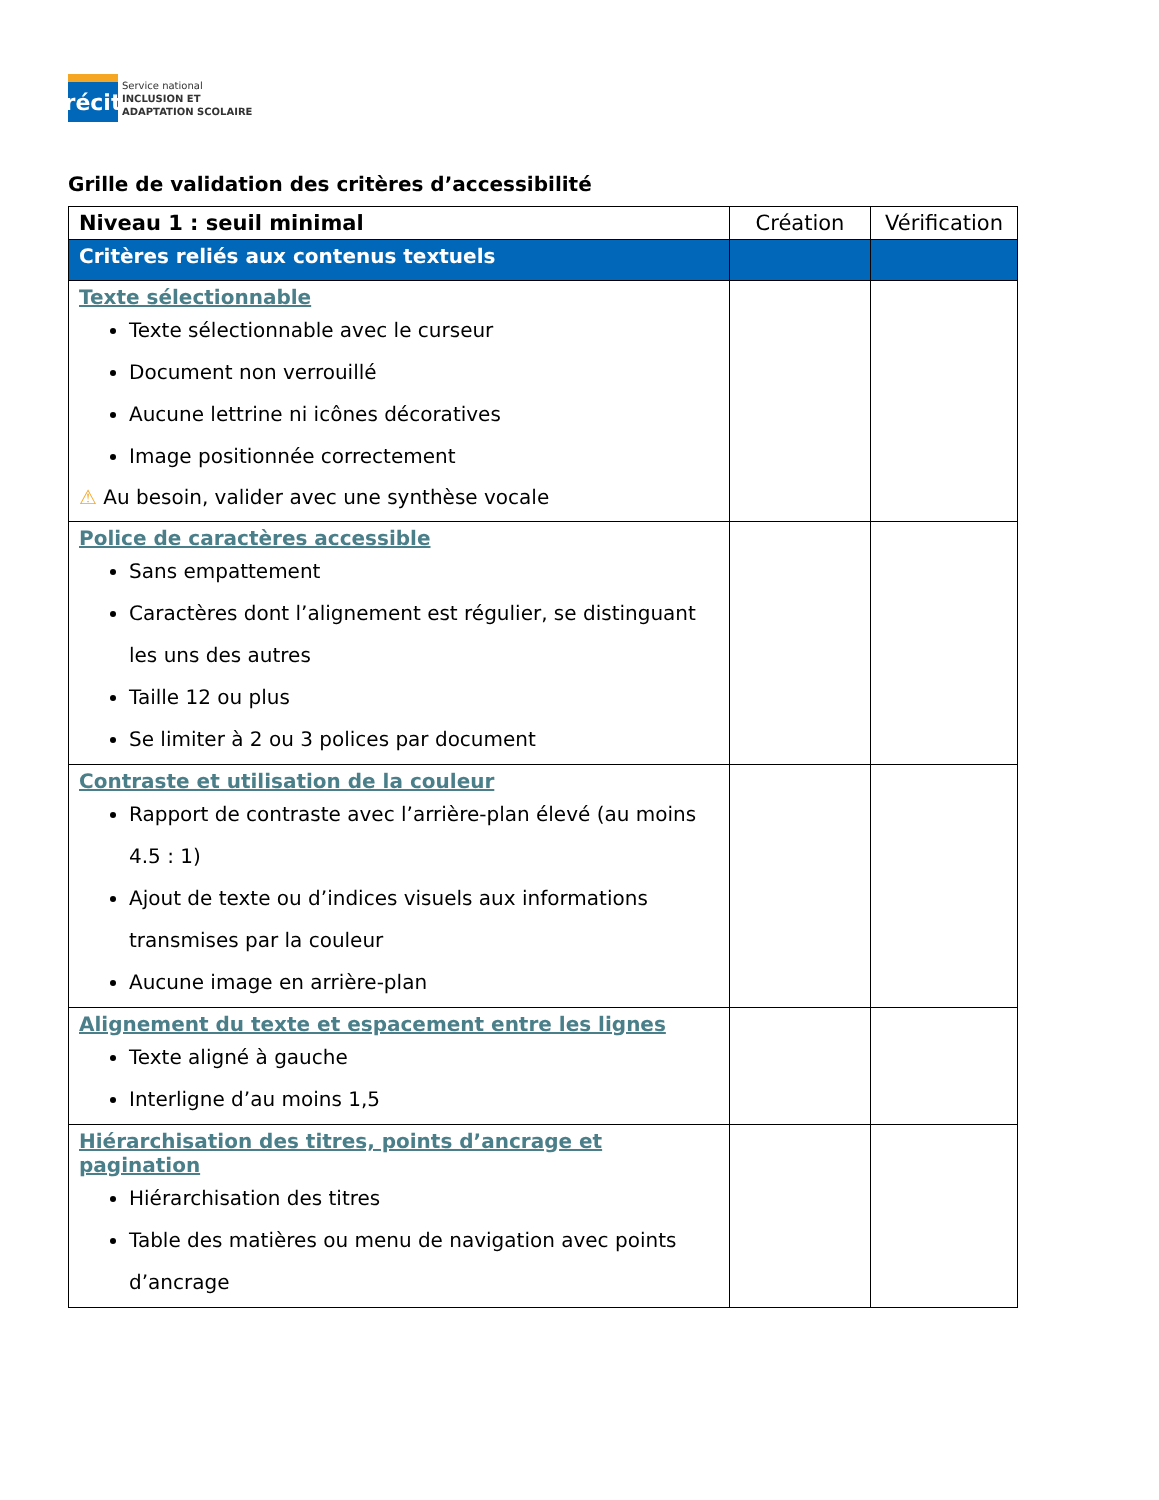récit
Service national
INCLUSION ET
ADAPTATION SCOLAIRE
Grille de validation des critères d’accessibilité
| Niveau 1 : seuil minimal | Création | Vérification |
| --- | --- | --- |
| Critères reliés aux contenus textuels | | |
| Texte sélectionnable Texte sélectionnable avec le curseur Document non verrouillé Aucune lettrine ni icônes décoratives Image positionnée correctement ⚠ Au besoin, valider avec une synthèse vocale | | |
| Police de caractères accessible Sans empattement Caractères dont l’alignement est régulier, se distinguant les uns des autres Taille 12 ou plus Se limiter à 2 ou 3 polices par document | | |
| Contraste et utilisation de la couleur Rapport de contraste avec l’arrière-plan élevé (au moins 4.5 : 1) Ajout de texte ou d’indices visuels aux informations transmises par la couleur Aucune image en arrière-plan | | |
| Alignement du texte et espacement entre les lignes Texte aligné à gauche Interligne d’au moins 1,5 | | |
| Hiérarchisation des titres, points d’ancrage et pagination Hiérarchisation des titres Table des matières ou menu de navigation avec points d’ancrage | | |